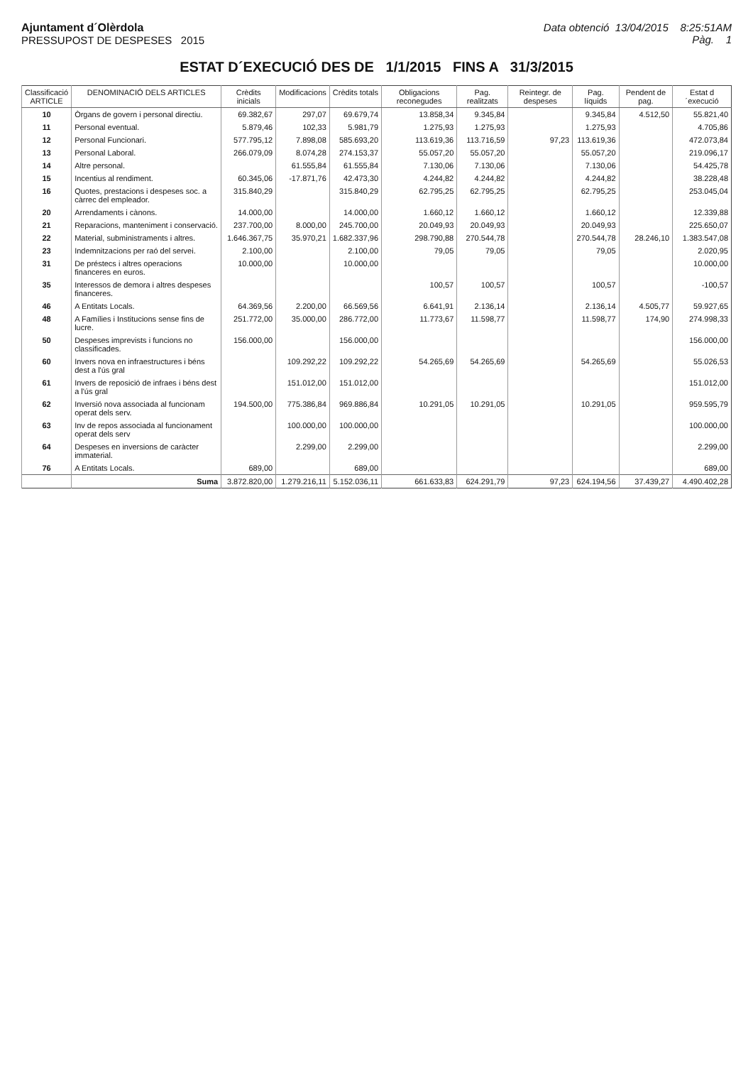Ajuntament d´Olèrdola
PRESSUPOST DE DESPESES 2015
Data obtenció 13/04/2015 8:25:51AM
Pàg. 1
ESTAT D´EXECUCIÓ DES DE 1/1/2015 FINS A 31/3/2015
| Classificació ARTICLE | DENOMINACIÓ DELS ARTICLES | Crèdits inicials | Modificacions | Crèdits totals | Obligacions reconegudes | Pag. realitzats | Reintegr. de despeses | Pag. líquids | Pendent de pag. | Estat d´execució |
| --- | --- | --- | --- | --- | --- | --- | --- | --- | --- | --- |
| 10 | Òrgans de govern i personal directiu. | 69.382,67 | 297,07 | 69.679,74 | 13.858,34 | 9.345,84 | | 9.345,84 | 4.512,50 | 55.821,40 |
| 11 | Personal eventual. | 5.879,46 | 102,33 | 5.981,79 | 1.275,93 | 1.275,93 | | 1.275,93 | | 4.705,86 |
| 12 | Personal Funcionari. | 577.795,12 | 7.898,08 | 585.693,20 | 113.619,36 | 113.716,59 | 97,23 | 113.619,36 | | 472.073,84 |
| 13 | Personal Laboral. | 266.079,09 | 8.074,28 | 274.153,37 | 55.057,20 | 55.057,20 | | 55.057,20 | | 219.096,17 |
| 14 | Altre personal. | | 61.555,84 | 61.555,84 | 7.130,06 | 7.130,06 | | 7.130,06 | | 54.425,78 |
| 15 | Incentius al rendiment. | 60.345,06 | -17.871,76 | 42.473,30 | 4.244,82 | 4.244,82 | | 4.244,82 | | 38.228,48 |
| 16 | Quotes, prestacions i despeses soc. a càrrec del empleador. | 315.840,29 | | 315.840,29 | 62.795,25 | 62.795,25 | | 62.795,25 | | 253.045,04 |
| 20 | Arrendaments i cànons. | 14.000,00 | | 14.000,00 | 1.660,12 | 1.660,12 | | 1.660,12 | | 12.339,88 |
| 21 | Reparacions, manteniment i conservació. | 237.700,00 | 8.000,00 | 245.700,00 | 20.049,93 | 20.049,93 | | 20.049,93 | | 225.650,07 |
| 22 | Material, subministraments i altres. | 1.646.367,75 | 35.970,21 | 1.682.337,96 | 298.790,88 | 270.544,78 | | 270.544,78 | 28.246,10 | 1.383.547,08 |
| 23 | Indemnitzacions per raó del servei. | 2.100,00 | | 2.100,00 | 79,05 | 79,05 | | 79,05 | | 2.020,95 |
| 31 | De préstecs i altres operacions financeres en euros. | 10.000,00 | | 10.000,00 | | | | | | 10.000,00 |
| 35 | Interessos de demora i altres despeses financeres. | | | | 100,57 | 100,57 | | 100,57 | | -100,57 |
| 46 | A Entitats Locals. | 64.369,56 | 2.200,00 | 66.569,56 | 6.641,91 | 2.136,14 | | 2.136,14 | 4.505,77 | 59.927,65 |
| 48 | A Famílies i Institucions sense fins de lucre. | 251.772,00 | 35.000,00 | 286.772,00 | 11.773,67 | 11.598,77 | | 11.598,77 | 174,90 | 274.998,33 |
| 50 | Despeses imprevists i funcions no classificades. | 156.000,00 | | 156.000,00 | | | | | | 156.000,00 |
| 60 | Invers nova en infraestructures i béns dest a l'ús gral | | 109.292,22 | 109.292,22 | 54.265,69 | 54.265,69 | | 54.265,69 | | 55.026,53 |
| 61 | Invers de reposició de infraes i béns dest a l'ús gral | | 151.012,00 | 151.012,00 | | | | | | 151.012,00 |
| 62 | Inversió nova associada al funcionam operat dels serv. | 194.500,00 | 775.386,84 | 969.886,84 | 10.291,05 | 10.291,05 | | 10.291,05 | | 959.595,79 |
| 63 | Inv de repos associada al funcionament operat dels serv | | 100.000,00 | 100.000,00 | | | | | | 100.000,00 |
| 64 | Despeses en inversions de caràcter immaterial. | | 2.299,00 | 2.299,00 | | | | | | 2.299,00 |
| 76 | A Entitats Locals. | 689,00 | | 689,00 | | | | | | 689,00 |
| | Suma | 3.872.820,00 | 1.279.216,11 | 5.152.036,11 | 661.633,83 | 624.291,79 | 97,23 | 624.194,56 | 37.439,27 | 4.490.402,28 |